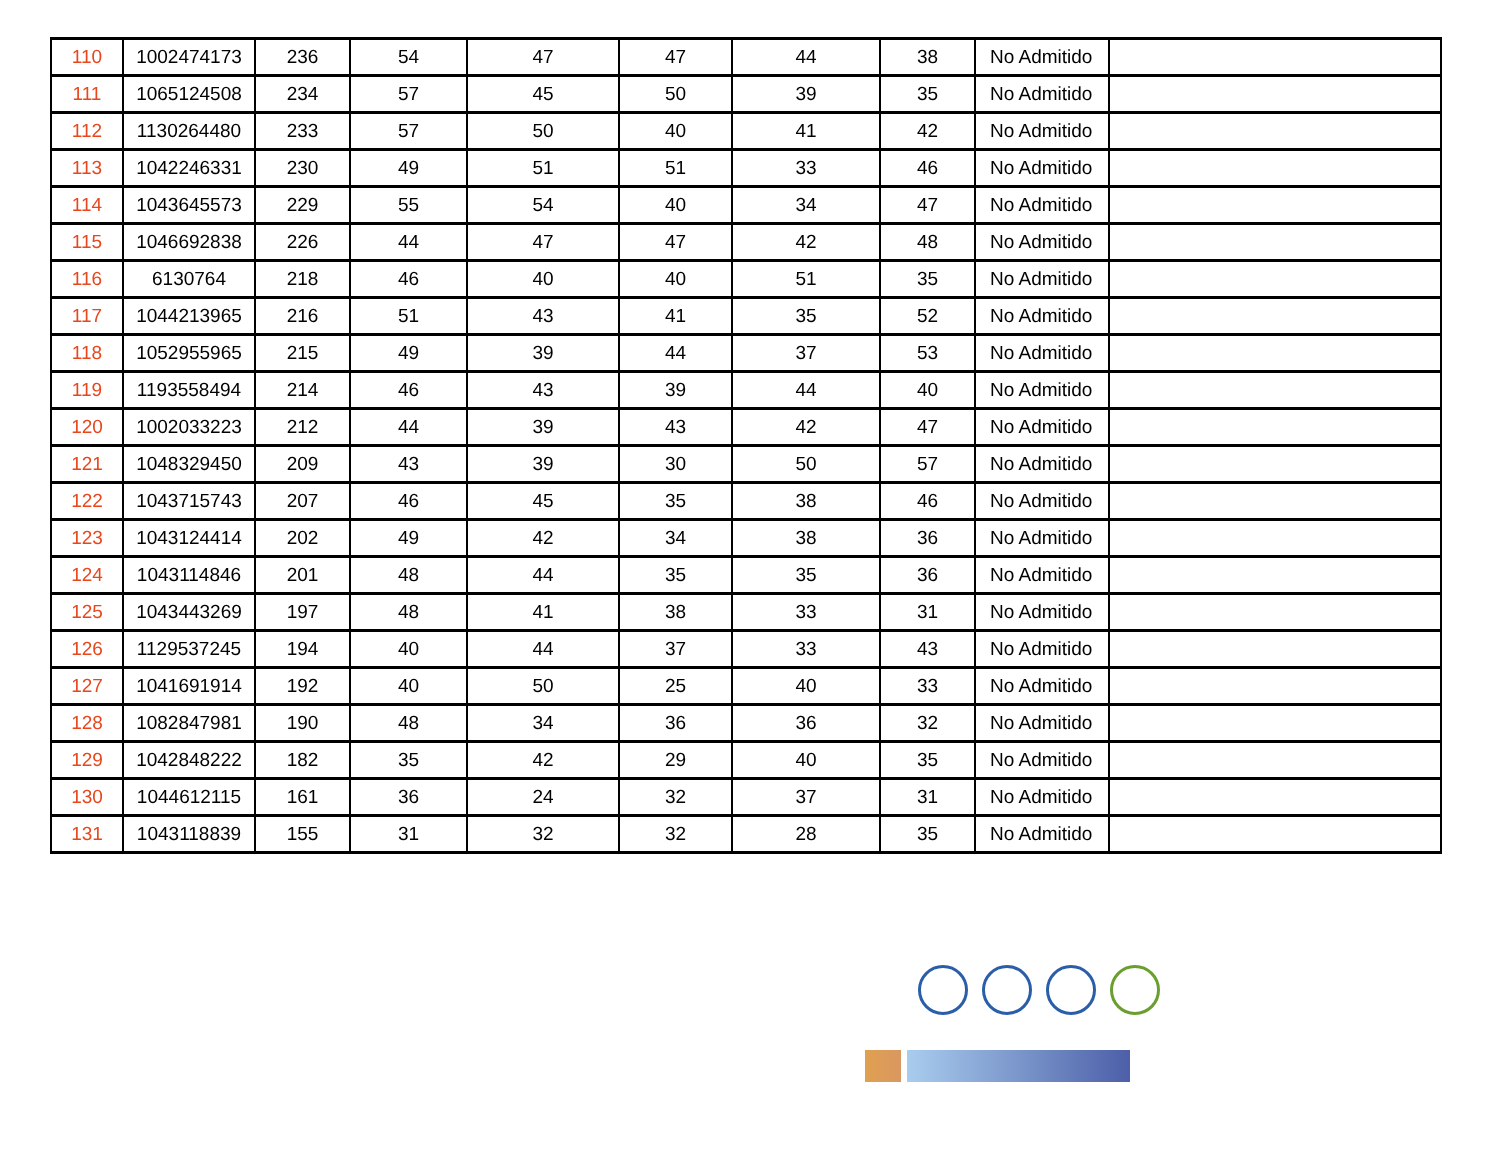| 110 | 1002474173 | 236 | 54 | 47 | 47 | 44 | 38 | No Admitido | |
| 111 | 1065124508 | 234 | 57 | 45 | 50 | 39 | 35 | No Admitido | |
| 112 | 1130264480 | 233 | 57 | 50 | 40 | 41 | 42 | No Admitido | |
| 113 | 1042246331 | 230 | 49 | 51 | 51 | 33 | 46 | No Admitido | |
| 114 | 1043645573 | 229 | 55 | 54 | 40 | 34 | 47 | No Admitido | |
| 115 | 1046692838 | 226 | 44 | 47 | 47 | 42 | 48 | No Admitido | |
| 116 | 6130764 | 218 | 46 | 40 | 40 | 51 | 35 | No Admitido | |
| 117 | 1044213965 | 216 | 51 | 43 | 41 | 35 | 52 | No Admitido | |
| 118 | 1052955965 | 215 | 49 | 39 | 44 | 37 | 53 | No Admitido | |
| 119 | 1193558494 | 214 | 46 | 43 | 39 | 44 | 40 | No Admitido | |
| 120 | 1002033223 | 212 | 44 | 39 | 43 | 42 | 47 | No Admitido | |
| 121 | 1048329450 | 209 | 43 | 39 | 30 | 50 | 57 | No Admitido | |
| 122 | 1043715743 | 207 | 46 | 45 | 35 | 38 | 46 | No Admitido | |
| 123 | 1043124414 | 202 | 49 | 42 | 34 | 38 | 36 | No Admitido | |
| 124 | 1043114846 | 201 | 48 | 44 | 35 | 35 | 36 | No Admitido | |
| 125 | 1043443269 | 197 | 48 | 41 | 38 | 33 | 31 | No Admitido | |
| 126 | 1129537245 | 194 | 40 | 44 | 37 | 33 | 43 | No Admitido | |
| 127 | 1041691914 | 192 | 40 | 50 | 25 | 40 | 33 | No Admitido | |
| 128 | 1082847981 | 190 | 48 | 34 | 36 | 36 | 32 | No Admitido | |
| 129 | 1042848222 | 182 | 35 | 42 | 29 | 40 | 35 | No Admitido | |
| 130 | 1044612115 | 161 | 36 | 24 | 32 | 37 | 31 | No Admitido | |
| 131 | 1043118839 | 155 | 31 | 32 | 32 | 28 | 35 | No Admitido | |